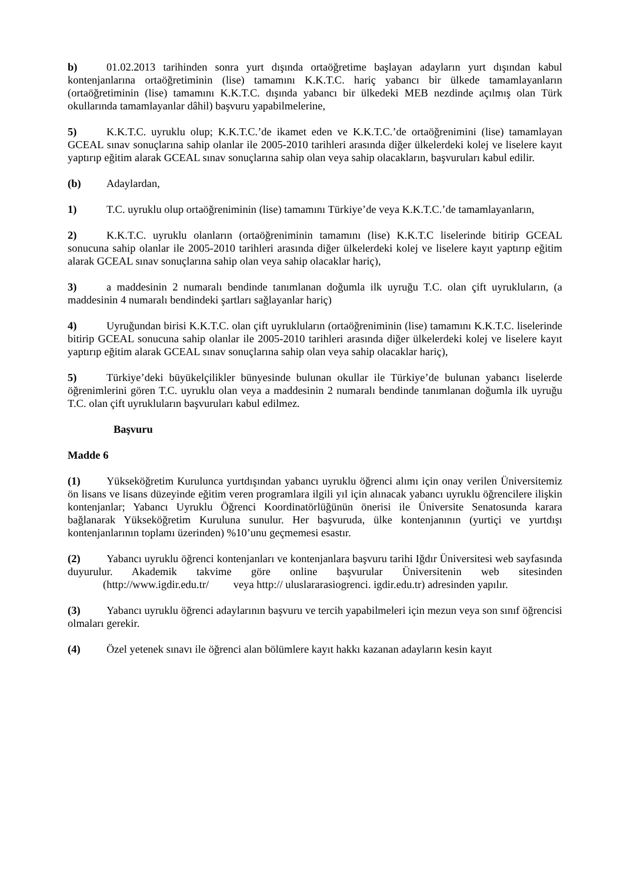b) 01.02.2013 tarihinden sonra yurt dışında ortaöğretime başlayan adayların yurt dışından kabul kontenjanlarına ortaöğretiminin (lise) tamamını K.K.T.C. hariç yabancı bir ülkede tamamlayanların (ortaöğretiminin (lise) tamamını K.K.T.C. dışında yabancı bir ülkedeki MEB nezdinde açılmış olan Türk okullarında tamamlayanlar dâhil) başvuru yapabilmelerine,
5) K.K.T.C. uyruklu olup; K.K.T.C.’de ikamet eden ve K.K.T.C.’de ortaöğrenimini (lise) tamamlayan GCEAL sınav sonuçlarına sahip olanlar ile 2005-2010 tarihleri arasında diğer ülkelerdeki kolej ve liselere kayıt yaptırıp eğitim alarak GCEAL sınav sonuçlarına sahip olan veya sahip olacakların, başvuruları kabul edilir.
(b) Adaylardan,
1) T.C. uyruklu olup ortaöğreniminin (lise) tamamını Türkiye’de veya K.K.T.C.’de tamamlayanların,
2) K.K.T.C. uyruklu olanların (ortaöğreniminin tamamını (lise) K.K.T.C liselerinde bitirip GCEAL sonucuna sahip olanlar ile 2005-2010 tarihleri arasında diğer ülkelerdeki kolej ve liselere kayıt yaptırıp eğitim alarak GCEAL sınav sonuçlarına sahip olan veya sahip olacaklar hariç),
3) a maddesinin 2 numaralı bendinde tanımlanan doğumla ilk uyruğu T.C. olan çift uyrukluların, (a maddesinin 4 numaralı bendindeki şartları sağlayanlar hariç)
4) Uyruğundan birisi K.K.T.C. olan çift uyrukluların (ortaöğreniminin (lise) tamamını K.K.T.C. liselerinde bitirip GCEAL sonucuna sahip olanlar ile 2005-2010 tarihleri arasında diğer ülkelerdeki kolej ve liselere kayıt yaptırıp eğitim alarak GCEAL sınav sonuçlarına sahip olan veya sahip olacaklar hariç),
5) Türkiye’deki büyükelçilikler bünyesinde bulunan okullar ile Türkiye’de bulunan yabancı liselerde öğrenimlerini gören T.C. uyruklu olan veya a maddesinin 2 numaralı bendinde tanımlanan doğumla ilk uyruğu T.C. olan çift uyrukluların başvuruları kabul edilmez.
Başvuru
Madde 6
(1) Yükseköğretim Kurulunca yurtdışından yabancı uyruklu öğrenci alımı için onay verilen Üniversitemiz ön lisans ve lisans düzeyinde eğitim veren programlara ilgili yıl için alınacak yabancı uyruklu öğrencilere ilişkin kontenjanlar; Yabancı Uyruklu Öğrenci Koordinatörlüğünün önerisi ile Üniversite Senatosunda karara bağlanarak Yükseköğretim Kuruluna sunulur. Her başvuruda, ülke kontenjanının (yurtiçi ve yurtdışı kontenjanlarının toplamı üzerinden) %10’unu geçmemesi esastır.
(2) Yabancı uyruklu öğrenci kontenjanları ve kontenjanlara başvuru tarihi Iğdır Üniversitesi web sayfasında duyurulur. Akademik takvime göre online başvurular Üniversitenin web sitesinden (http://www.igdir.edu.tr/ veya http:// uluslararasiogrenci. igdir.edu.tr) adresinden yapılır.
(3) Yabancı uyruklu öğrenci adaylarının başvuru ve tercih yapabilmeleri için mezun veya son sınıf öğrencisi olmaları gerekir.
(4) Özel yetenek sınavı ile öğrenci alan bölümlere kayıt hakkı kazanan adayların kesin kayıt